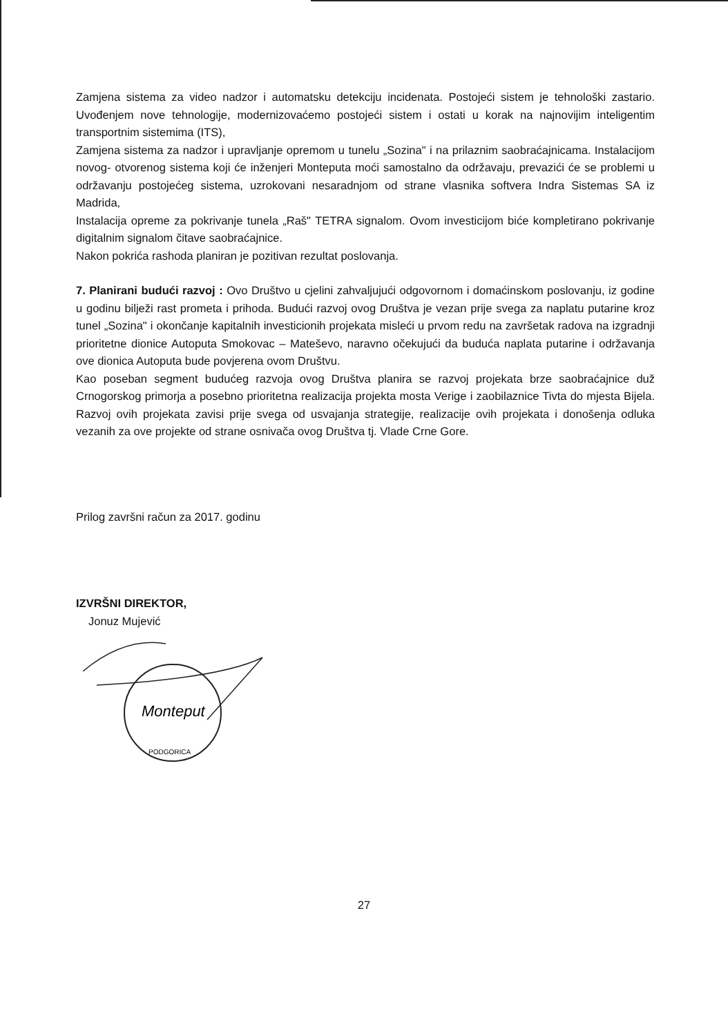Zamjena sistema za video nadzor i automatsku detekciju incidenata. Postojeći sistem je tehnološki zastario. Uvođenjem nove tehnologije, modernizovaćemo postojeći sistem i ostati u korak na najnovijim inteligentim transportnim sistemima (ITS),
Zamjena sistema za nadzor i upravljanje opremom u tunelu „Sozina" i na prilaznim saobraćajnicama. Instalacijom novog- otvorenog sistema koji će inženjeri Monteputa moći samostalno da održavaju, prevazići će se problemi u održavanju postojećeg sistema, uzrokovani nesaradnjom od strane vlasnika softvera Indra Sistemas SA iz Madrida,
Instalacija opreme za pokrivanje tunela „Raš" TETRA signalom. Ovom investicijom biće kompletirano pokrivanje digitalnim signalom čitave saobraćajnice.
Nakon pokrića rashoda planiran je pozitivan rezultat poslovanja.
7. Planirani budući razvoj : Ovo Društvo u cjelini zahvaljujući odgovornom i domaćinskom poslovanju, iz godine u godinu bilježi rast prometa i prihoda. Budući razvoj ovog Društva je vezan prije svega za naplatu putarine kroz tunel „Sozina" i okončanje kapitalnih investicionih projekata misleći u prvom redu na završetak radova na izgradnji prioritetne dionice Autoputa Smokovac – Mateševo, naravno očekujući da buduća naplata putarine i održavanja ove dionica Autoputa bude povjerena ovom Društvu.
Kao poseban segment budućeg razvoja ovog Društva planira se razvoj projekata brze saobraćajnice duž Crnogorskog primorja a posebno prioritetna realizacija projekta mosta Verige i zaobilaznice Tivta do mjesta Bijela. Razvoj ovih projekata zavisi prije svega od usvajanja strategije, realizacije ovih projekata i donošenja odluka vezanih za ove projekte od strane osnivača ovog Društva tj. Vlade Crne Gore.
Prilog završni račun za 2017. godinu
IZVRŠNI DIREKTOR,
Jonuz Mujević
Monteput
PODGORICA
27